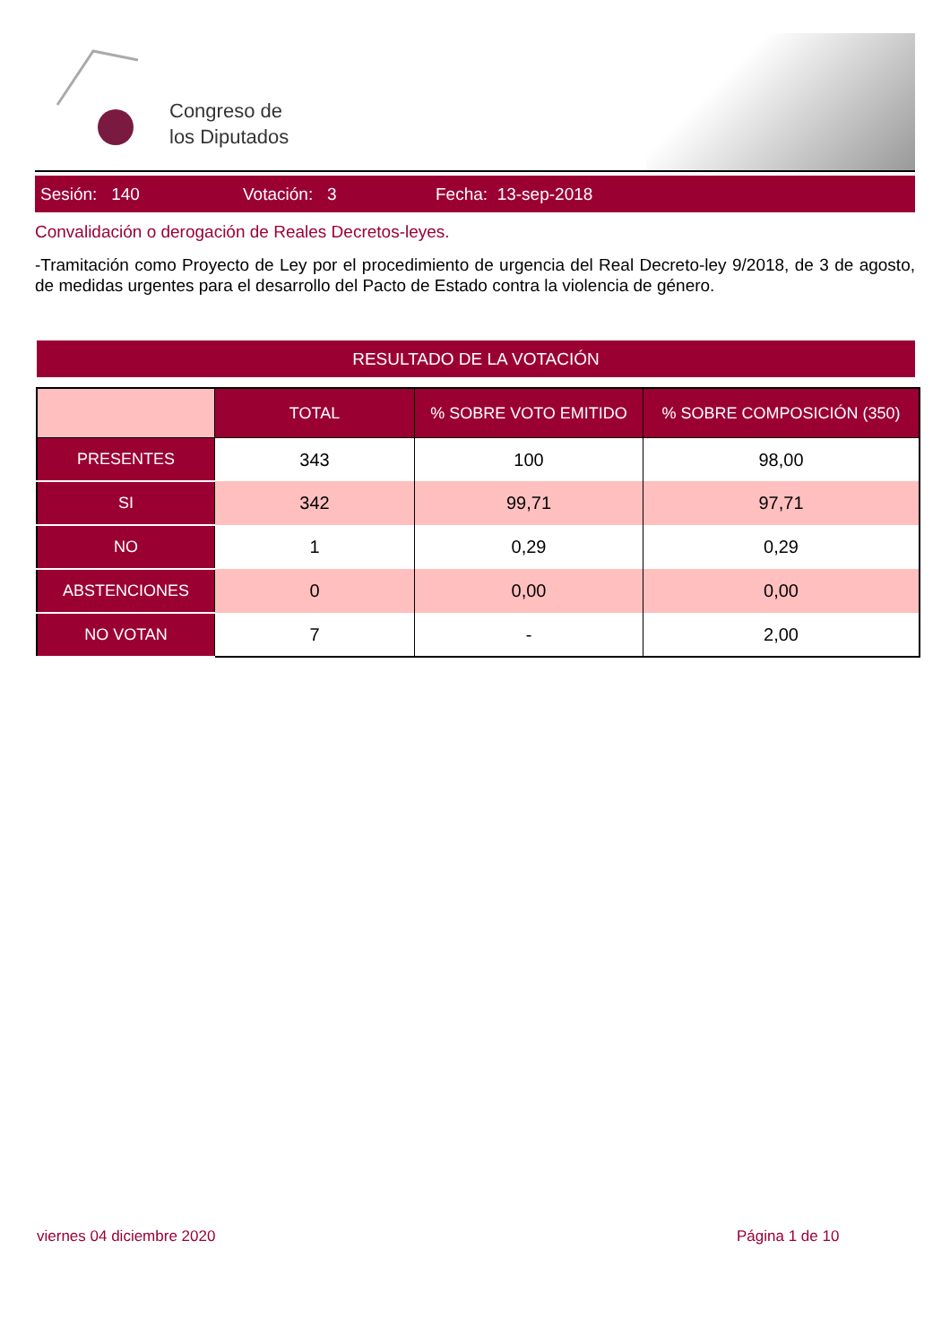Congreso de
los Diputados
Sesión: 140 Votación: 3 Fecha: 13-sep-2018
Convalidación o derogación de Reales Decretos-leyes.
-Tramitación como Proyecto de Ley por el procedimiento de urgencia del Real Decreto-ley 9/2018, de 3 de agosto, de medidas urgentes para el desarrollo del Pacto de Estado contra la violencia de género.
RESULTADO DE LA VOTACIÓN
| | TOTAL | % SOBRE VOTO EMITIDO | % SOBRE COMPOSICIÓN (350) |
| --- | --- | --- | --- |
| PRESENTES | 343 | 100 | 98,00 |
| SI | 342 | 99,71 | 97,71 |
| NO | 1 | 0,29 | 0,29 |
| ABSTENCIONES | 0 | 0,00 | 0,00 |
| NO VOTAN | 7 | - | 2,00 |
viernes 04 diciembre 2020 Página 1 de 10